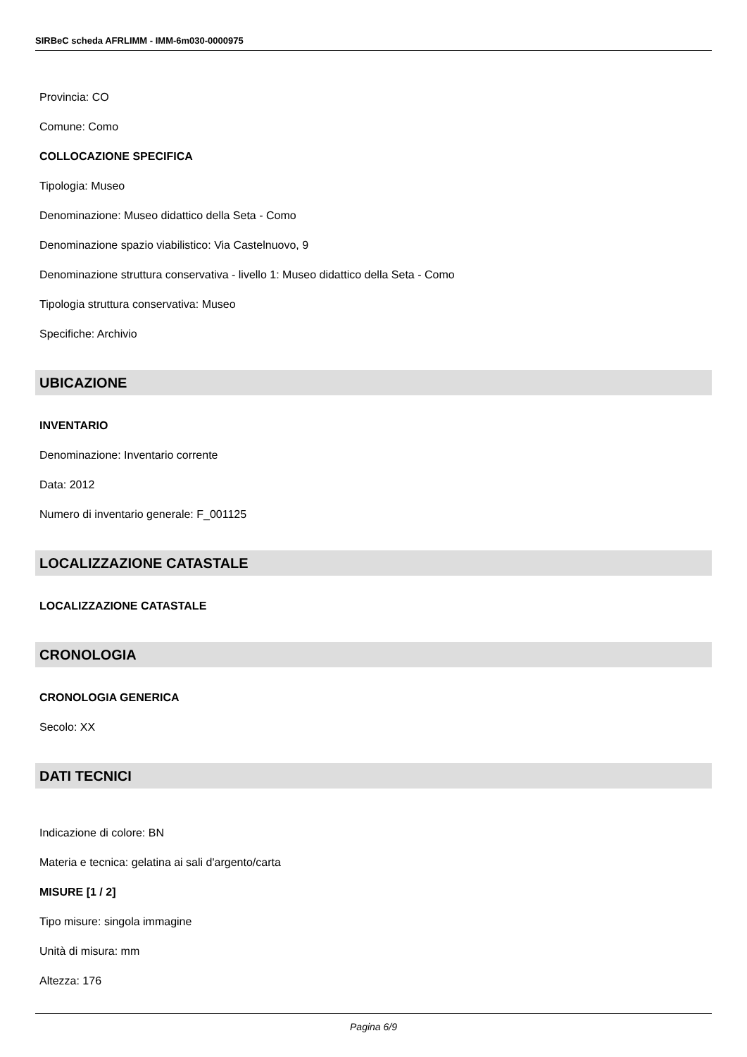SIRBeC scheda AFRLIMM - IMM-6m030-0000975
Provincia: CO
Comune: Como
COLLOCAZIONE SPECIFICA
Tipologia: Museo
Denominazione: Museo didattico della Seta - Como
Denominazione spazio viabilistico: Via Castelnuovo, 9
Denominazione struttura conservativa - livello 1: Museo didattico della Seta - Como
Tipologia struttura conservativa: Museo
Specifiche: Archivio
UBICAZIONE
INVENTARIO
Denominazione: Inventario corrente
Data: 2012
Numero di inventario generale: F_001125
LOCALIZZAZIONE CATASTALE
LOCALIZZAZIONE CATASTALE
CRONOLOGIA
CRONOLOGIA GENERICA
Secolo: XX
DATI TECNICI
Indicazione di colore: BN
Materia e tecnica: gelatina ai sali d'argento/carta
MISURE [1 / 2]
Tipo misure: singola immagine
Unità di misura: mm
Altezza: 176
Pagina 6/9